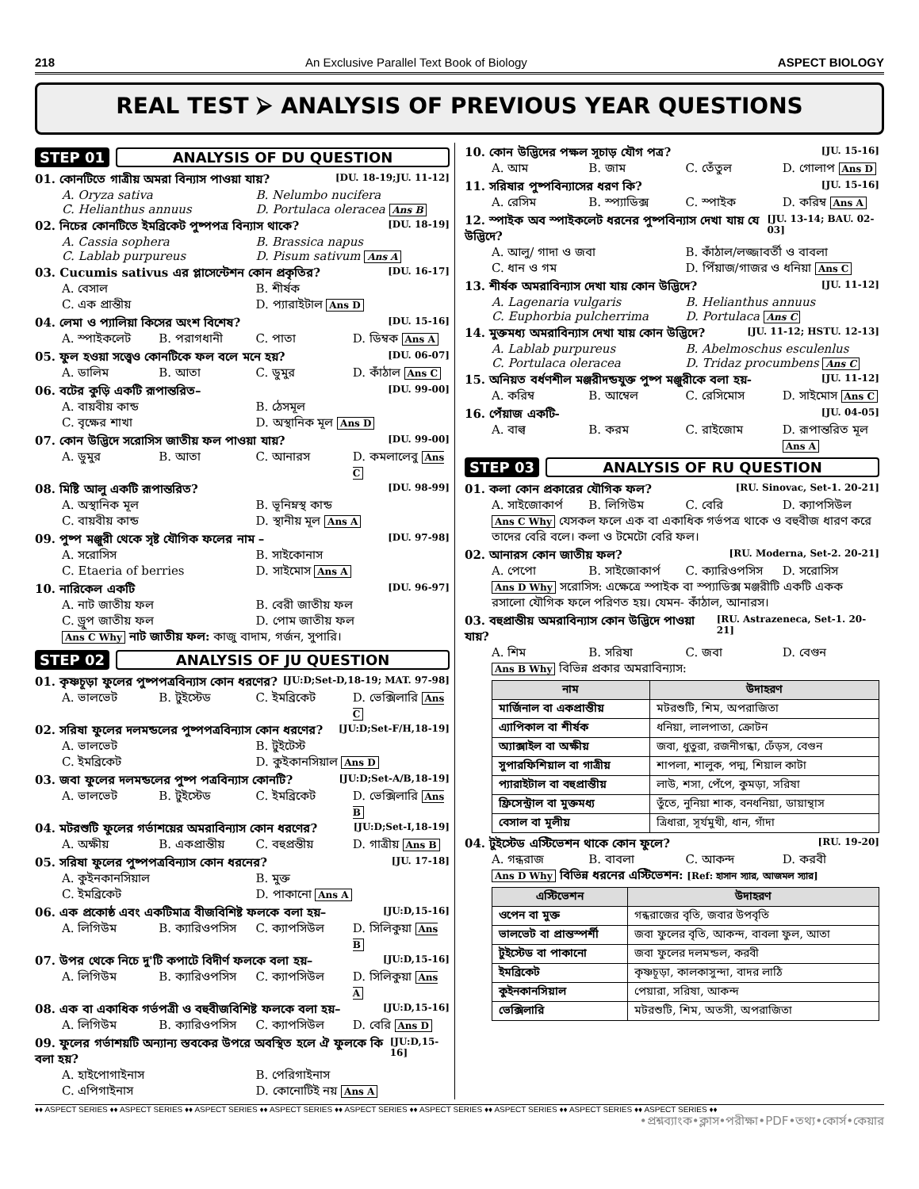218 An Exclusive Parallel Text Book of Biology ASPECT BIOLOGY
REAL TEST ⮚ ANALYSIS OF PREVIOUS YEAR QUESTIONS
STEP 01 ANALYSIS OF DU QUESTION
01. কোনটিতে গাত্রীয় অমরা বিন্যাস পাওয়া যায়? [DU. 18-19;JU. 11-12]
A. Oryza sativa B. Nelumbo nucifera C. Helianthus annuus D. Portulaca oleracea Ans B
02. নিচের কোনটিতে ইমব্রিকেট পুষ্পপত্র বিন্যাস থাকে? [DU. 18-19]
A. Cassia sophera B. Brassica napus C. Lablab purpureus D. Pisum sativum Ans A
03. Cucumis sativus এর প্লাসেন্টেশন কোন প্রকৃতির? [DU. 16-17]
A. বেসাল B. শীর্ষক C. এক প্রান্তীয় D. প্যারাইটাল Ans D
04. লেমা ও প্যালিয়া কিসের অংশ বিশেষ? [DU. 15-16]
A. স্পাইকলেট B. পরাগধানী C. পাতা D. ডিম্বক Ans A
05. ফুল হওয়া সত্ত্বেও কোনটিকে ফল বলে মনে হয়? [DU. 06-07]
A. ডালিম B. আতা C. ডুমুর D. কাঁঠাল Ans C
06. বটের কুড়ি একটি রূপান্তরিত– [DU. 99-00]
A. বায়বীয় কান্ড B. ঠেসমূল C. বৃক্ষের শাখা D. অস্থানিক মূল Ans D
07. কোন উদ্ভিদে সরোসিস জাতীয় ফল পাওয়া যায়? [DU. 99-00]
A. ডুমুর B. আতা C. আনারস D. কমলালেবু Ans C
08. মিষ্টি আলু একটি রূপান্তরিত? [DU. 98-99]
A. অস্থানিক মূল B. ভূনিম্নস্থ কান্ড C. বায়বীয় কান্ড D. স্থানীয় মূল Ans A
09. পুষ্প মঞ্জুরী থেকে সৃষ্ট যৌগিক ফলের নাম – [DU. 97-98]
A. সরোসিস B. সাইকোনাস C. Etaeria of berries D. সাইমোস Ans A
10. নারিকেল একটি [DU. 96-97]
A. নাট জাতীয় ফল B. বেরী জাতীয় ফল C. ড্রুপ জাতীয় ফল D. পোম জাতীয় ফল
Ans C Why নাট জাতীয় ফল: কাজু বাদাম, গর্জন, সুপারি।
STEP 02 ANALYSIS OF JU QUESTION
01. কৃষ্ণচূড়া ফুলের পুষ্পপত্রবিন্যাস কোন ধরণের? [JU:D;Set-D,18-19; MAT. 97-98]
A. ভালভেট B. টুইস্টেড C. ইমব্রিকেট D. ভেক্সিলারি Ans C
02. সরিষা ফুলের দলমন্ডলের পুষ্পপত্রবিন্যাস কোন ধরণের? [JU:D;Set-F/H,18-19]
A. ভালভেট B. টুইটেস্ট C. ইমব্রিকেট D. কুইকানসিয়াল Ans D
03. জবা ফুলের দলমন্ডলের পুষ্প পত্রবিন্যাস কোনটি? [JU:D;Set-A/B,18-19]
A. ভালভেট B. টুইস্টেড C. ইমব্রিকেট D. ভেক্সিলারি Ans B
04. মটরশুটি ফুলের গর্ভাশয়ের অমরাবিন্যাস কোন ধরণের? [JU:D;Set-I,18-19]
A. অক্ষীয় B. একপ্রান্তীয় C. বহুপ্রন্তীয় D. গাত্রীয় Ans B
05. সরিষা ফুলের পুষ্পপত্রবিন্যাস কোন ধরনের? [JU. 17-18]
A. কুইনকানসিয়াল B. মুক্ত C. ইমব্রিকেট D. পাকানো Ans A
06. এক প্রকোষ্ঠ এবং একটিমাত্র বীজবিশিষ্ট ফলকে বলা হয়– [JU:D,15-16]
A. লিগিউম B. ক্যারিওপসিস C. ক্যাপসিউল D. সিলিকুয়া Ans B
07. উপর থেকে নিচে দু'টি কপাটে বিদীর্ণ ফলকে বলা হয়– [JU:D,15-16]
A. লিগিউম B. ক্যারিওপসিস C. ক্যাপসিউল D. সিলিকুয়া Ans A
08. এক বা একাধিক গর্ভপত্রী ও বহুবীজবিশিষ্ট ফলকে বলা হয়– [JU:D,15-16]
A. লিগিউম B. ক্যারিওপসিস C. ক্যাপসিউল D. বেরি Ans D
09. ফুলের গর্ভাশয়টি অন্যান্য স্তবকের উপরে অবস্থিত হলে ঐ ফুলকে কি বলা হয়? [JU:D,15-16]
A. হাইপোগাইনাস B. পেরিগাইনাস C. এপিগাইনাস D. কোনোটিই নয় Ans A
10. কোন উদ্ভিদের পক্ষল সূচাড় যৌগ পত্র? [JU. 15-16]
A. আম B. জাম C. তেঁতুল D. গোলাপ Ans D
11. সরিষার পুষ্পবিন্যাসের ধরণ কি? [JU. 15-16]
A. রেসিম B. স্প্যাডিক্স C. স্পাইক D. করিম্ব Ans A
12. স্পাইক অব স্পাইকলেট ধরনের পুষ্পবিন্যাস দেখা যায় যে উদ্ভিদে? [JU. 13-14; BAU. 02-03]
A. আলু/ গাদা ও জবা B. কাঁঠাল/লজ্জাবর্তী ও বাবলা C. ধান ও গম D. পিঁয়াজ/গাজর ও ধনিয়া Ans C
13. শীর্ষক অমরাবিন্যাস দেখা যায় কোন উদ্ভিদে? [JU. 11-12]
A. Lagenaria vulgaris B. Helianthus annuus C. Euphorbia pulcherrima D. Portulaca Ans C
14. মুক্তমধ্য অমরাবিন্যাস দেখা যায় কোন উদ্ভিদে? [JU. 11-12; HSTU. 12-13]
A. Lablab purpureus B. Abelmoschus esculenlus C. Portulaca oleracea D. Tridaz procumbens Ans C
15. অনিয়ত বর্ধণশীল মঞ্জরীদন্ডযুক্ত পুষ্প মঞ্জুরীকে বলা হয়- [JU. 11-12]
A. করিম্ব B. আম্বেল C. রেসিমোস D. সাইমোস Ans C
16. পেঁয়াজ একটি- [JU. 04-05]
A. বাল্ব B. করম C. রাইজোম D. রূপান্তরিত মূল Ans A
STEP 03 ANALYSIS OF RU QUESTION
01. কলা কোন প্রকারের যৌগিক ফল? [RU. Sinovac, Set-1. 20-21]
A. সাইজোকার্প B. লিগিউম C. বেরি D. ক্যাপসিউল
Ans C Why যেসকল ফলে এক বা একাধিক গর্ভপত্র থাকে ও বহুবীজ ধারণ করে তাদের বেরি বলে। কলা ও টমেটো বেরি ফল।
02. আনারস কোন জাতীয় ফল? [RU. Moderna, Set-2. 20-21]
A. পেপো B. সাইজোকার্প C. ক্যারিওপসিস D. সরোসিস
Ans D Why সরোসিস: এক্ষেত্রে স্পাইক বা স্প্যাডিক্স মঞ্জরীটি একটি একক রসালো যৌগিক ফলে পরিণত হয়। যেমন- কাঁঠাল, আনারস।
03. বহুপ্রান্তীয় অমরাবিন্যাস কোন উদ্ভিদে পাওয়া যায়? [RU. Astrazeneca, Set-1. 20-21]
A. শিম B. সরিষা C. জবা D. বেগুন
Ans B Why বিভিন্ন প্রকার অমরাবিন্যাস:
| নাম | উদাহরণ |
| --- | --- |
| মার্জিনাল বা একপ্রান্তীয় | মটরশুটি, শিম, অপরাজিতা |
| এ্যাপিকাল বা শীর্ষক | ধনিয়া, লালপাতা, ক্রোটন |
| অ্যাক্সাইল বা অক্ষীয় | জবা, ধুতুরা, রজনীগন্ধা, ঢেঁড়স, বেগুন |
| সুপারফিশিয়াল বা গাত্রীয় | শাপলা, শালুক, পদ্ম, শিয়াল কাটা |
| প্যারাইটাল বা বহুপ্রান্তীয় | লাউ, শসা, পেঁপে, কুমড়া, সরিষা |
| ফ্রিসেন্ট্রাল বা মুক্তমধ্য | তুঁতে, নুনিয়া শাক, বনধনিয়া, ডায়ান্থাস |
| বেসাল বা মূলীয় | ত্রিধারা, সূর্যমুখী, ধান, গাঁদা |
04. টুইস্টেড এস্টিভেশন থাকে কোন ফুলে? [RU. 19-20]
A. গন্ধরাজ B. বাবলা C. আকন্দ D. করবী
Ans D Why বিভিন্ন ধরনের এস্টিভেশন: [Ref: হাসান স্যার, আজমল স্যার]
| এস্টিভেশন | উদাহরণ |
| --- | --- |
| ওপেন বা মুক্ত | গন্ধরাজের বৃতি, জবার উপবৃতি |
| ভালভেট বা প্রান্তস্পর্শী | জবা ফুলের বৃতি, আকন্দ, বাবলা ফুল, আতা |
| টুইস্টেড বা পাকানো | জবা ফুলের দলমন্ডল, করবী |
| ইমব্রিকেট | কৃষ্ণচূড়া, কালকাসুন্দা, বাদর লাঠি |
| কুইনকানসিয়াল | পেয়ারা, সরিষা, আকন্দ |
| ভেক্সিলারি | মটরশুটি, শিম, অতসী, অপরাজিতা |
♦♦ ASPECT SERIES ♦♦ ASPECT SERIES ♦♦ ASPECT SERIES ♦♦ ASPECT SERIES ♦♦ ASPECT SERIES ♦♦ ASPECT SERIES ♦♦ ASPECT SERIES ♦♦ ASPECT SERIES ♦♦ ASPECT SERIES ♦♦
•প্রশ্নব্যাংক•ক্লাস•পরীক্ষা•PDF•তথ্য•কোর্স•কেয়ার